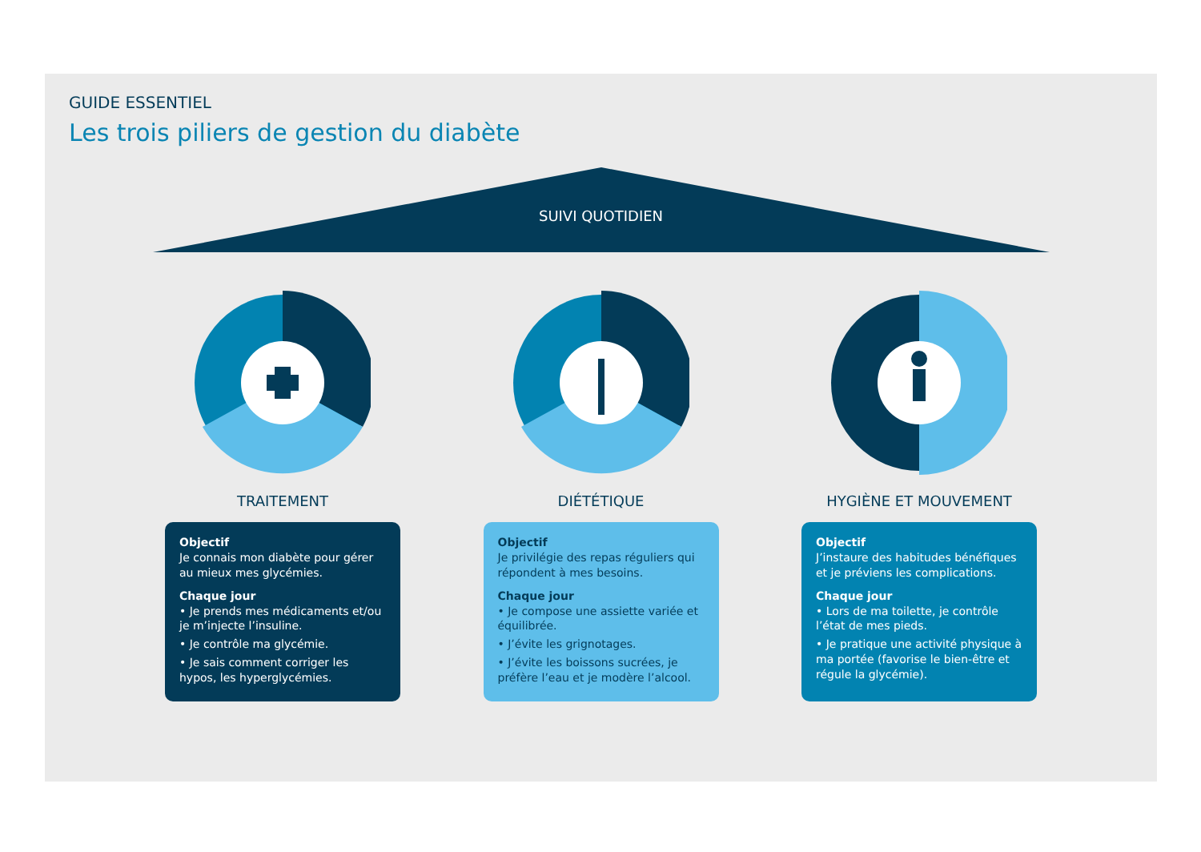GUIDE ESSENTIEL
Les trois piliers de gestion du diabète
SUIVI QUOTIDIEN
TRAITEMENT
Objectif
Je connais mon diabète pour gérer au mieux mes glycémies.
Chaque jour
• Je prends mes médicaments et/ou je m’injecte l’insuline.
• Je contrôle ma glycémie.
• Je sais comment corriger les hypos, les hyperglycémies.
DIÉTÉTIQUE
Objectif
Je privilégie des repas réguliers qui répondent à mes besoins.
Chaque jour
• Je compose une assiette variée et équilibrée.
• J’évite les grignotages.
• J’évite les boissons sucrées, je préfère l’eau et je modère l’alcool.
HYGIÈNE ET MOUVEMENT
Objectif
J’instaure des habitudes bénéfiques et je préviens les complications.
Chaque jour
• Lors de ma toilette, je contrôle l’état de mes pieds.
• Je pratique une activité physique à ma portée (favorise le bien-être et régule la glycémie).